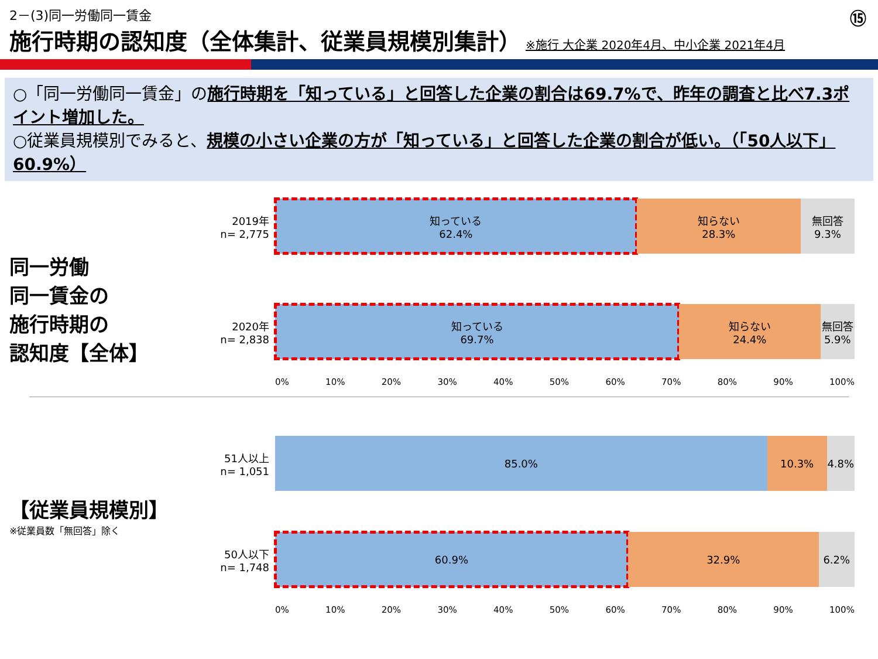2－(3)同一労働同一賃金
⑮
施行時期の認知度（全体集計、従業員規模別集計）
※施行 大企業 2020年4月、中小企業 2021年4月
○「同一労働同一賃金」の施行時期を「知っている」と回答した企業の割合は69.7%で、昨年の調査と比べ7.3ポイント増加した。
○従業員規模別でみると、規模の小さい企業の方が「知っている」と回答した企業の割合が低い。（「50人以下」60.9%）
同一労働
同一賃金の
施行時期の
認知度【全体】
2019年
n= 2,775
知っている
62.4%
知らない
28.3%
無回答
9.3%
2020年
n= 2,838
知っている
69.7%
知らない
24.4%
無回答
5.9%
0% 10% 20% 30% 40% 50% 60% 70% 80% 90% 100%
【従業員規模別】
※従業員数「無回答」除く
51人以上
n= 1,051
85.0% 10.3% 4.8%
50人以下
n= 1,748
60.9% 32.9% 6.2%
0% 10% 20% 30% 40% 50% 60% 70% 80% 90% 100%